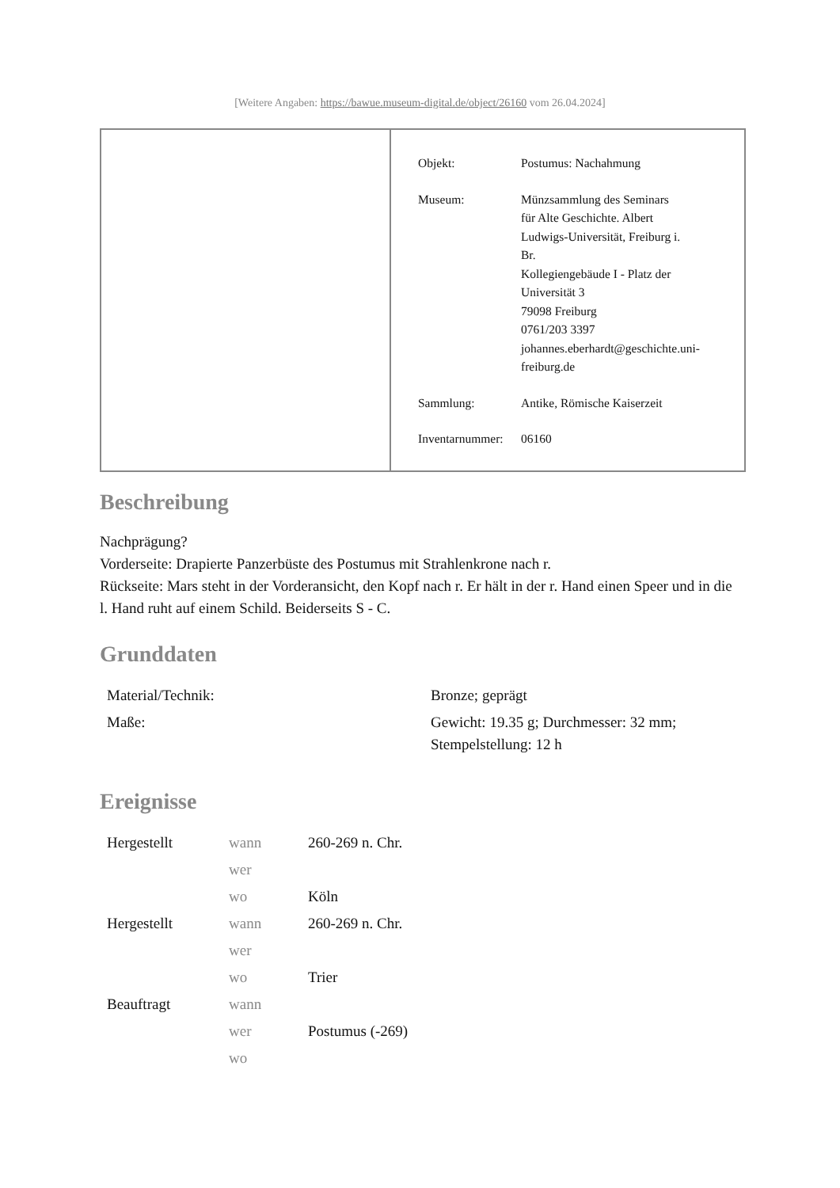[Weitere Angaben: https://bawue.museum-digital.de/object/26160 vom 26.04.2024]
| Objekt: | Postumus: Nachahmung |
| Museum: | Münzsammlung des Seminars für Alte Geschichte. Albert Ludwigs-Universität, Freiburg i. Br. Kollegiengebäude I - Platz der Universität 3 79098 Freiburg 0761/203 3397 johannes.eberhardt@geschichte.uni- freiburg.de |
| Sammlung: | Antike, Römische Kaiserzeit |
| Inventarnummer: | 06160 |
Beschreibung
Nachprägung?
Vorderseite: Drapierte Panzerbüste des Postumus mit Strahlenkrone nach r.
Rückseite: Mars steht in der Vorderansicht, den Kopf nach r. Er hält in der r. Hand einen Speer und in die l. Hand ruht auf einem Schild. Beiderseits S - C.
Grunddaten
| Material/Technik: | Bronze; geprägt |
| Maße: | Gewicht: 19.35 g; Durchmesser: 32 mm; Stempelstellung: 12 h |
Ereignisse
| Hergestellt | wann | 260-269 n. Chr. |
| | wer | |
| | wo | Köln |
| Hergestellt | wann | 260-269 n. Chr. |
| | wer | |
| | wo | Trier |
| Beauftragt | wann | |
| | wer | Postumus (-269) |
| | wo | |